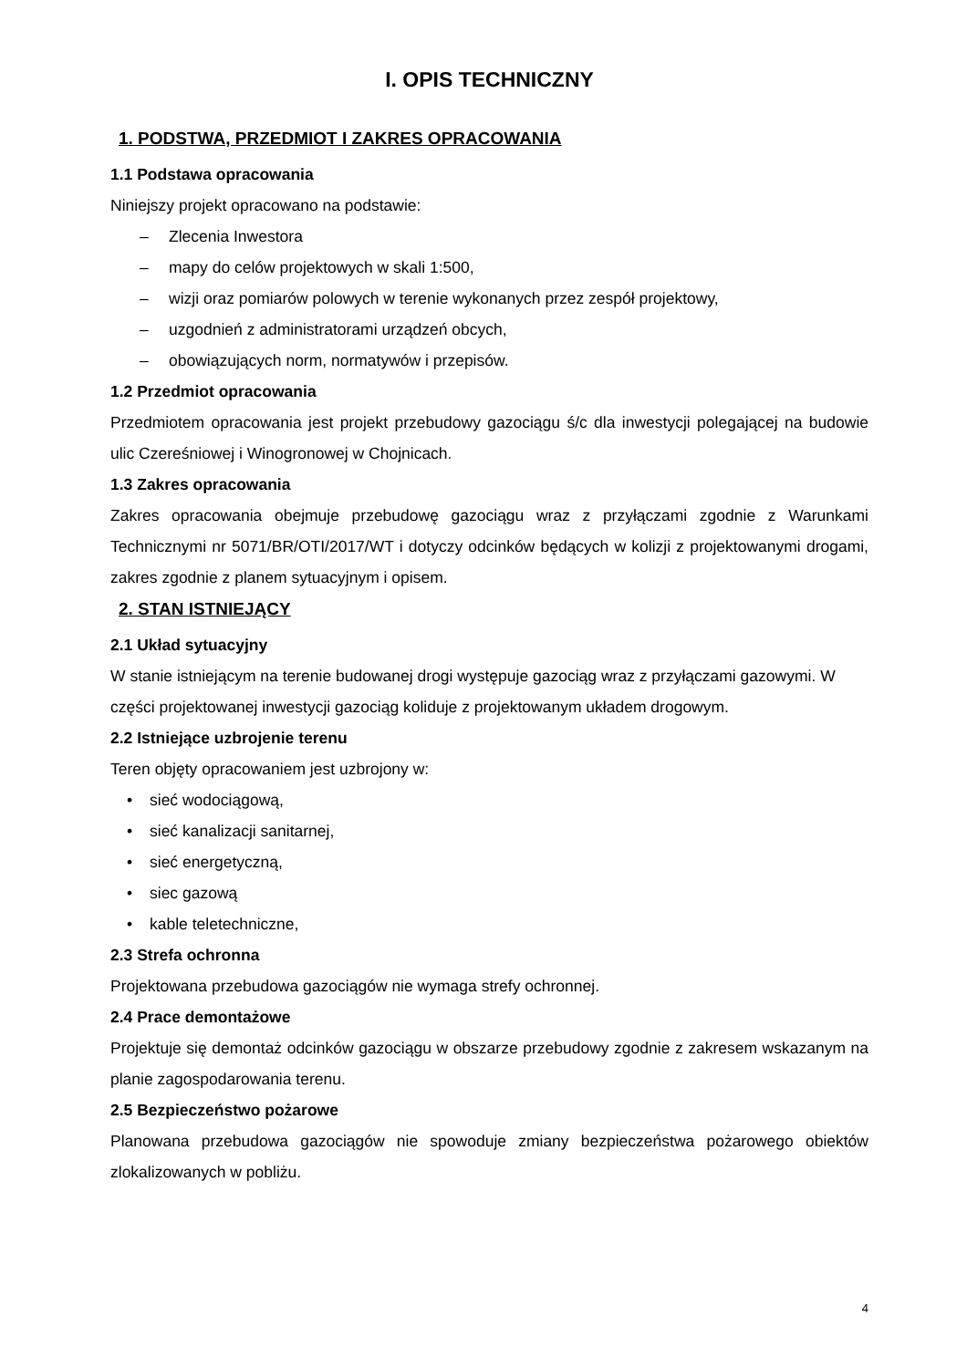I. OPIS TECHNICZNY
1. PODSTWA, PRZEDMIOT I ZAKRES OPRACOWANIA
1.1 Podstawa opracowania
Niniejszy projekt opracowano na podstawie:
– Zlecenia Inwestora
– mapy do celów projektowych w skali 1:500,
– wizji oraz pomiarów polowych w terenie wykonanych przez zespół projektowy,
– uzgodnień z administratorami urządzeń obcych,
– obowiązujących norm, normatywów i przepisów.
1.2 Przedmiot opracowania
Przedmiotem opracowania jest projekt przebudowy gazociągu ś/c dla inwestycji polegającej na budowie ulic Czereśniowej i Winogronowej w Chojnicach.
1.3 Zakres opracowania
Zakres opracowania obejmuje przebudowę gazociągu wraz z przyłączami zgodnie z Warunkami Technicznymi nr 5071/BR/OTI/2017/WT i dotyczy odcinków będących w kolizji z projektowanymi drogami, zakres zgodnie z planem sytuacyjnym i opisem.
2. STAN ISTNIEJĄCY
2.1 Układ sytuacyjny
W stanie istniejącym na terenie budowanej drogi występuje gazociąg wraz z przyłączami gazowymi. W części projektowanej inwestycji gazociąg koliduje z projektowanym układem drogowym.
2.2 Istniejące uzbrojenie terenu
Teren objęty opracowaniem jest uzbrojony w:
• sieć wodociągową,
• sieć kanalizacji sanitarnej,
• sieć energetyczną,
• siec gazową
• kable teletechniczne,
2.3 Strefa ochronna
Projektowana przebudowa gazociągów nie wymaga strefy ochronnej.
2.4 Prace demontażowe
Projektuje się demontaż odcinków gazociągu w obszarze przebudowy zgodnie z zakresem wskazanym na planie zagospodarowania terenu.
2.5 Bezpieczeństwo pożarowe
Planowana przebudowa gazociągów nie spowoduje zmiany bezpieczeństwa pożarowego obiektów zlokalizowanych w pobliżu.
4